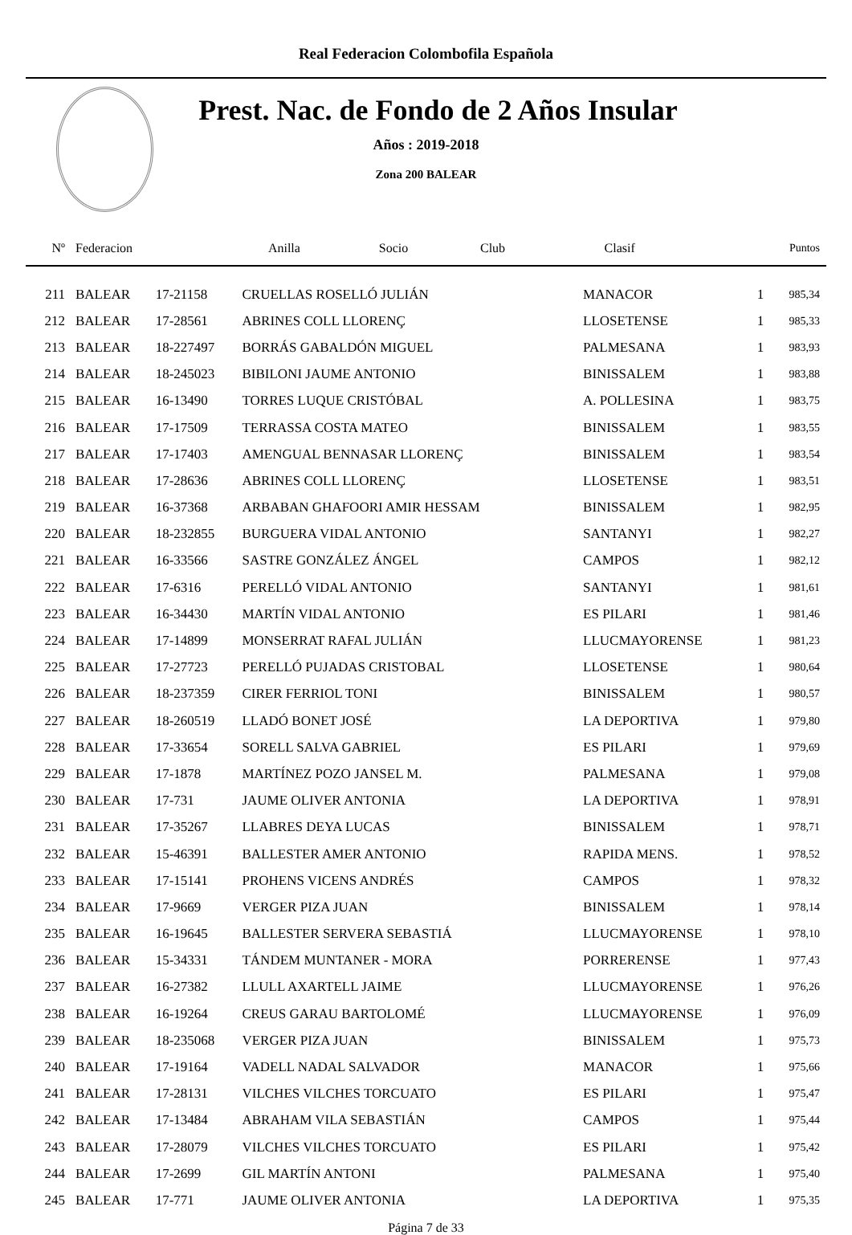Real Federacion Colombofila Española
Prest. Nac. de Fondo de 2 Años Insular
Años : 2019-2018
Zona 200 BALEAR
| Nº | Federacion | Anilla | Socio | Club | Clasif | Puntos |
| --- | --- | --- | --- | --- | --- | --- |
| 211 | BALEAR | 17-21158 | CRUELLAS ROSELLÓ JULIÁN | MANACOR | 1 | 985,34 |
| 212 | BALEAR | 17-28561 | ABRINES COLL LLORENÇ | LLOSETENSE | 1 | 985,33 |
| 213 | BALEAR | 18-227497 | BORRÁS GABALDÓN MIGUEL | PALMESANA | 1 | 983,93 |
| 214 | BALEAR | 18-245023 | BIBILONI JAUME ANTONIO | BINISSALEM | 1 | 983,88 |
| 215 | BALEAR | 16-13490 | TORRES LUQUE CRISTÓBAL | A. POLLESINA | 1 | 983,75 |
| 216 | BALEAR | 17-17509 | TERRASSA COSTA MATEO | BINISSALEM | 1 | 983,55 |
| 217 | BALEAR | 17-17403 | AMENGUAL BENNASAR LLORENÇ | BINISSALEM | 1 | 983,54 |
| 218 | BALEAR | 17-28636 | ABRINES COLL LLORENÇ | LLOSETENSE | 1 | 983,51 |
| 219 | BALEAR | 16-37368 | ARBABAN GHAFOORI AMIR HESSAM | BINISSALEM | 1 | 982,95 |
| 220 | BALEAR | 18-232855 | BURGUERA VIDAL ANTONIO | SANTANYI | 1 | 982,27 |
| 221 | BALEAR | 16-33566 | SASTRE GONZÁLEZ ÁNGEL | CAMPOS | 1 | 982,12 |
| 222 | BALEAR | 17-6316 | PERELLÓ VIDAL ANTONIO | SANTANYI | 1 | 981,61 |
| 223 | BALEAR | 16-34430 | MARTÍN VIDAL ANTONIO | ES PILARI | 1 | 981,46 |
| 224 | BALEAR | 17-14899 | MONSERRAT RAFAL JULIÁN | LLUCMAYORENSE | 1 | 981,23 |
| 225 | BALEAR | 17-27723 | PERELLÓ PUJADAS CRISTOBAL | LLOSETENSE | 1 | 980,64 |
| 226 | BALEAR | 18-237359 | CIRER FERRIOL TONI | BINISSALEM | 1 | 980,57 |
| 227 | BALEAR | 18-260519 | LLADÓ BONET JOSÉ | LA DEPORTIVA | 1 | 979,80 |
| 228 | BALEAR | 17-33654 | SORELL SALVA GABRIEL | ES PILARI | 1 | 979,69 |
| 229 | BALEAR | 17-1878 | MARTÍNEZ POZO JANSEL M. | PALMESANA | 1 | 979,08 |
| 230 | BALEAR | 17-731 | JAUME OLIVER ANTONIA | LA DEPORTIVA | 1 | 978,91 |
| 231 | BALEAR | 17-35267 | LLABRES DEYA LUCAS | BINISSALEM | 1 | 978,71 |
| 232 | BALEAR | 15-46391 | BALLESTER AMER ANTONIO | RAPIDA MENS. | 1 | 978,52 |
| 233 | BALEAR | 17-15141 | PROHENS VICENS ANDRÉS | CAMPOS | 1 | 978,32 |
| 234 | BALEAR | 17-9669 | VERGER PIZA JUAN | BINISSALEM | 1 | 978,14 |
| 235 | BALEAR | 16-19645 | BALLESTER SERVERA SEBASTIÁ | LLUCMAYORENSE | 1 | 978,10 |
| 236 | BALEAR | 15-34331 | TÁNDEM MUNTANER - MORA | PORRERENSE | 1 | 977,43 |
| 237 | BALEAR | 16-27382 | LLULL AXARTELL JAIME | LLUCMAYORENSE | 1 | 976,26 |
| 238 | BALEAR | 16-19264 | CREUS GARAU BARTOLOMÉ | LLUCMAYORENSE | 1 | 976,09 |
| 239 | BALEAR | 18-235068 | VERGER PIZA JUAN | BINISSALEM | 1 | 975,73 |
| 240 | BALEAR | 17-19164 | VADELL NADAL SALVADOR | MANACOR | 1 | 975,66 |
| 241 | BALEAR | 17-28131 | VILCHES VILCHES TORCUATO | ES PILARI | 1 | 975,47 |
| 242 | BALEAR | 17-13484 | ABRAHAM VILA SEBASTIÁN | CAMPOS | 1 | 975,44 |
| 243 | BALEAR | 17-28079 | VILCHES VILCHES TORCUATO | ES PILARI | 1 | 975,42 |
| 244 | BALEAR | 17-2699 | GIL MARTÍN ANTONI | PALMESANA | 1 | 975,40 |
| 245 | BALEAR | 17-771 | JAUME OLIVER ANTONIA | LA DEPORTIVA | 1 | 975,35 |
Página 7 de 33